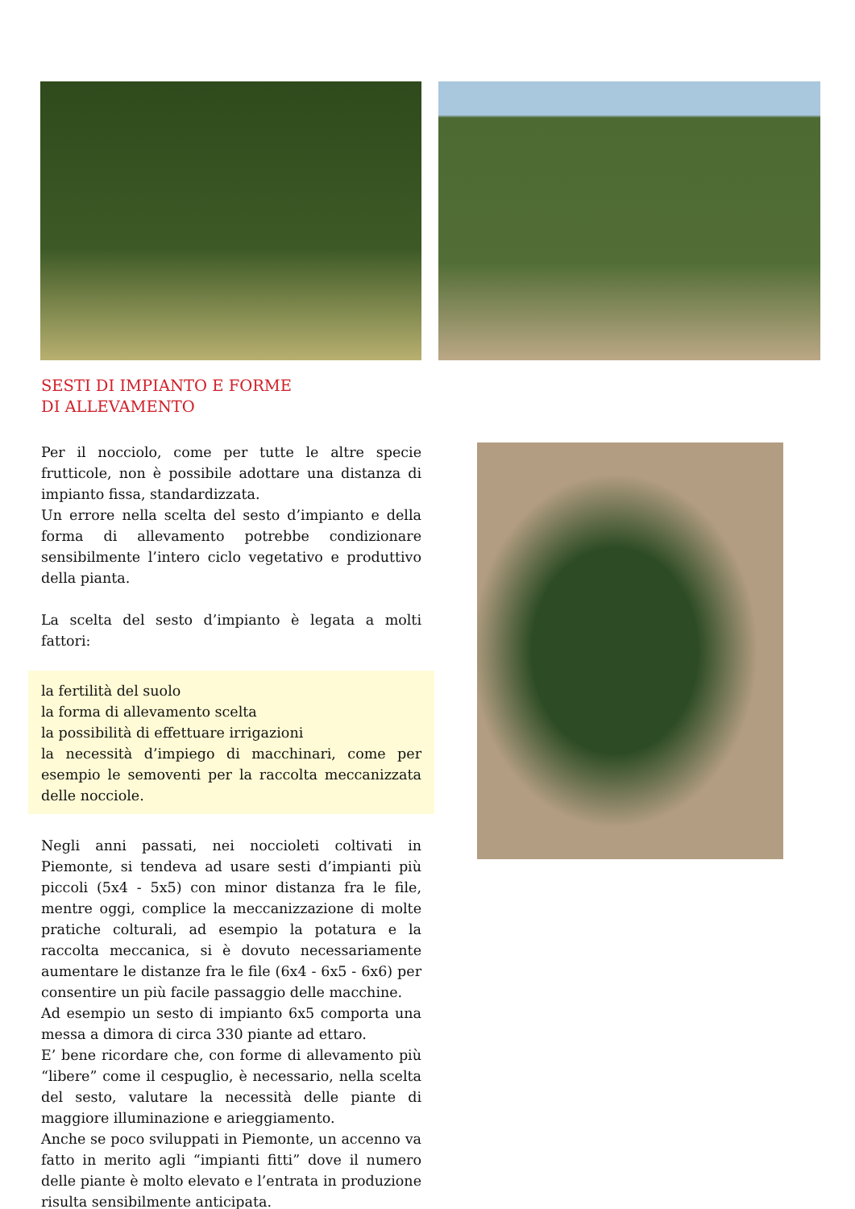SESTI DI IMPIANTO E FORME
DI ALLEVAMENTO
Per il nocciolo, come per tutte le altre specie frutticole, non è possibile adottare una distanza di impianto fissa, standardizzata.
Un errore nella scelta del sesto d’impianto e della forma di allevamento potrebbe condizionare sensibilmente l’intero ciclo vegetativo e produttivo della pianta.
La scelta del sesto d’impianto è legata a molti fattori:
la fertilità del suolo
la forma di allevamento scelta
la possibilità di effettuare irrigazioni
la necessità d’impiego di macchinari, come per esempio le semoventi per la raccolta meccanizzata delle nocciole.
Negli anni passati, nei noccioleti coltivati in Piemonte, si tendeva ad usare sesti d’impianti più piccoli (5x4 - 5x5) con minor distanza fra le file, mentre oggi, complice la meccanizzazione di molte pratiche colturali, ad esempio la potatura e la raccolta meccanica, si è dovuto necessariamente aumentare le distanze fra le file (6x4 - 6x5 - 6x6) per consentire un più facile passaggio delle macchine.
Ad esempio un sesto di impianto 6x5 comporta una messa a dimora di circa 330 piante ad ettaro.
E’ bene ricordare che, con forme di allevamento più “libere” come il cespuglio, è necessario, nella scelta del sesto, valutare la necessità delle piante di maggiore illuminazione e arieggiamento.
Anche se poco sviluppati in Piemonte, un accenno va fatto in merito agli “impianti fitti” dove il numero delle piante è molto elevato e l’entrata in produzione risulta sensibilmente anticipata.